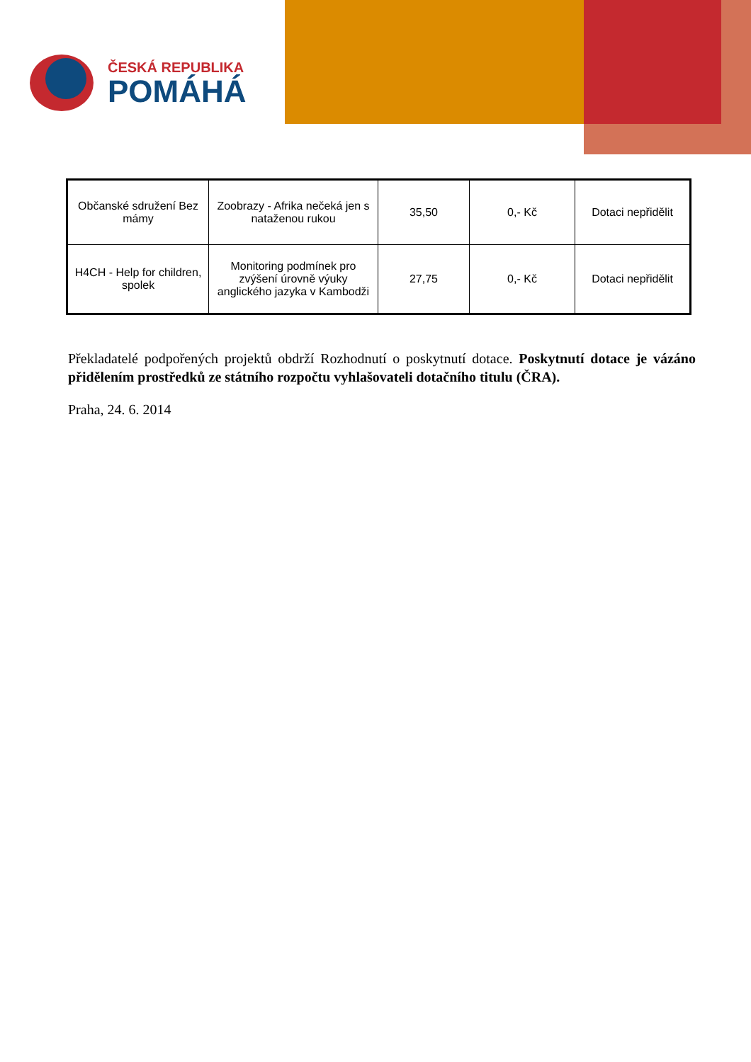ČESKÁ REPUBLIKA
POMÁHÁ
| Občanské sdružení Bez mámy | Zoobrazy - Afrika nečeká jen s nataženou rukou | 35,50 | 0,- Kč | Dotaci nepřidělit |
| H4CH - Help for children, spolek | Monitoring podmínek pro zvýšení úrovně výuky anglického jazyka v Kambodži | 27,75 | 0,- Kč | Dotaci nepřidělit |
Překladatelé podpořených projektů obdrží Rozhodnutí o poskytnutí dotace. Poskytnutí dotace je vázáno přidělením prostředků ze státního rozpočtu vyhlašovateli dotačního titulu (ČRA).
Praha, 24. 6. 2014